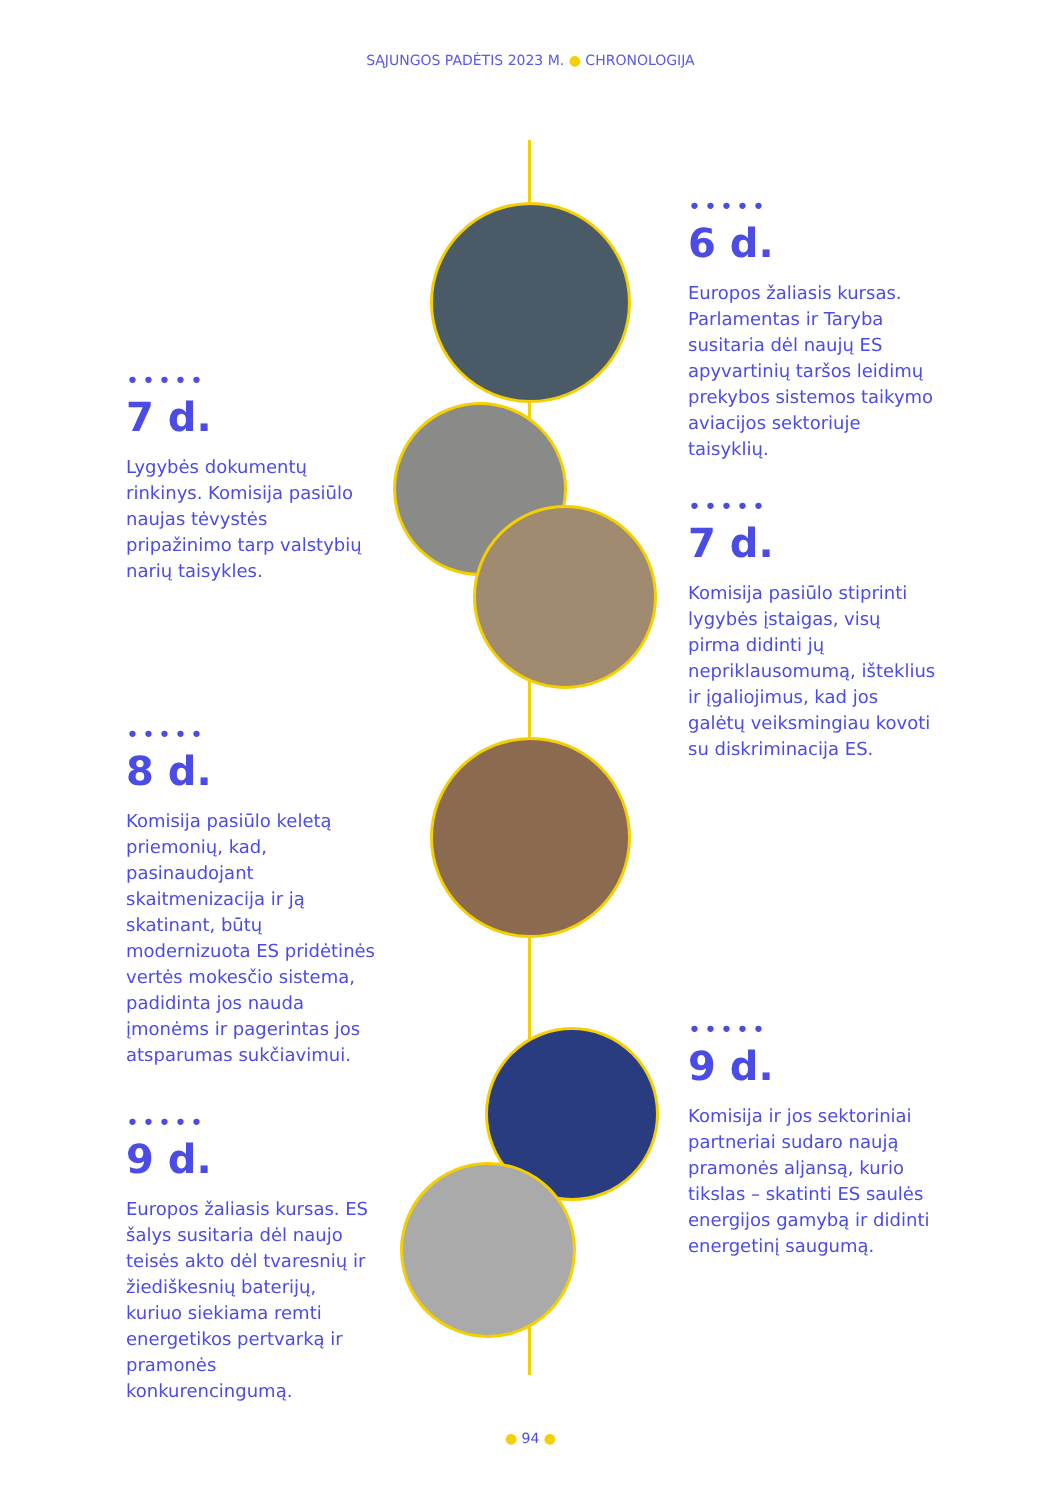SĄJUNGOS PADĖTIS 2023 M. ● CHRONOLOGIJA
•••••
6 d.
Europos žaliasis kursas. Parlamentas ir Taryba susitaria dėl naujų ES apyvartinių taršos leidimų prekybos sistemos taikymo aviacijos sektoriuje taisyklių.
•••••
7 d.
Lygybės dokumentų rinkinys. Komisija pasiūlo naujas tėvystės pripažinimo tarp valstybių narių taisykles.
•••••
7 d.
Komisija pasiūlo stiprinti lygybės įstaigas, visų pirma didinti jų nepriklausomumą, išteklius ir įgaliojimus, kad jos galėtų veiksmingiau kovoti su diskriminacija ES.
•••••
8 d.
Komisija pasiūlo keletą priemonių, kad, pasinaudojant skaitmenizacija ir ją skatinant, būtų modernizuota ES pridėtinės vertės mokesčio sistema, padidinta jos nauda įmonėms ir pagerintas jos atsparumas sukčiavimui.
•••••
9 d.
Komisija ir jos sektoriniai partneriai sudaro naują pramonės aljansą, kurio tikslas – skatinti ES saulės energijos gamybą ir didinti energetinį saugumą.
•••••
9 d.
Europos žaliasis kursas. ES šalys susitaria dėl naujo teisės akto dėl tvaresnių ir žiediškesnių baterijų, kuriuo siekiama remti energetikos pertvarką ir pramonės konkurencingumą.
● 94 ●